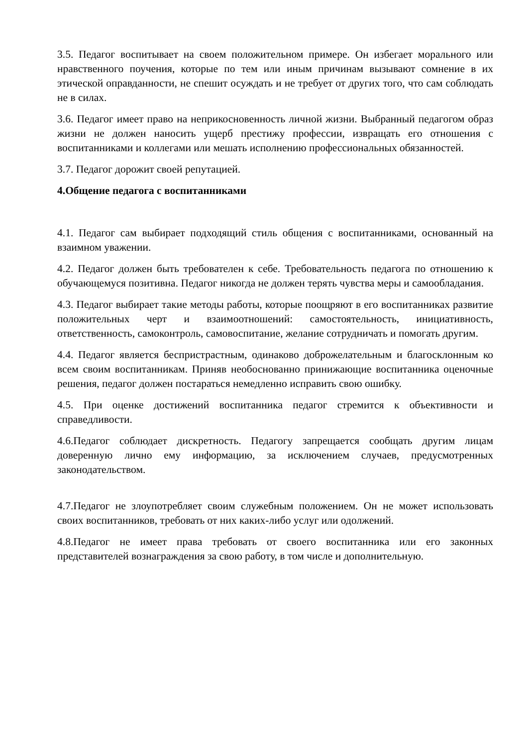3.5. Педагог воспитывает на своем положительном примере. Он избегает морального или нравственного поучения, которые по тем или иным причинам вызывают сомнение в их этической оправданности, не спешит осуждать и не требует от других того, что сам соблюдать не в силах.
3.6. Педагог имеет право на неприкосновенность личной жизни. Выбранный педагогом образ жизни не должен наносить ущерб престижу профессии, извращать его отношения с воспитанниками и коллегами или мешать исполнению профессиональных обязанностей.
3.7. Педагог дорожит своей репутацией.
4.Общение педагога с воспитанниками
4.1. Педагог сам выбирает подходящий стиль общения с воспитанниками, основанный на взаимном уважении.
4.2. Педагог должен быть требователен к себе. Требовательность педагога по отношению к обучающемуся позитивна. Педагог никогда не должен терять чувства меры и самообладания.
4.3. Педагог выбирает такие методы работы, которые поощряют в его воспитанниках развитие положительных черт и взаимоотношений: самостоятельность, инициативность, ответственность, самоконтроль, самовоспитание, желание сотрудничать и помогать другим.
4.4. Педагог является беспристрастным, одинаково доброжелательным и благосклонным ко всем своим воспитанникам. Приняв необоснованно принижающие воспитанника оценочные решения, педагог должен постараться немедленно исправить свою ошибку.
4.5. При оценке достижений воспитанника педагог стремится к объективности и справедливости.
4.6.Педагог соблюдает дискретность. Педагогу запрещается сообщать другим лицам доверенную лично ему информацию, за исключением случаев, предусмотренных законодательством.
4.7.Педагог не злоупотребляет своим служебным положением. Он не может использовать своих воспитанников, требовать от них каких-либо услуг или одолжений.
4.8.Педагог не имеет права требовать от своего воспитанника или его законных представителей вознаграждения за свою работу, в том числе и дополнительную.